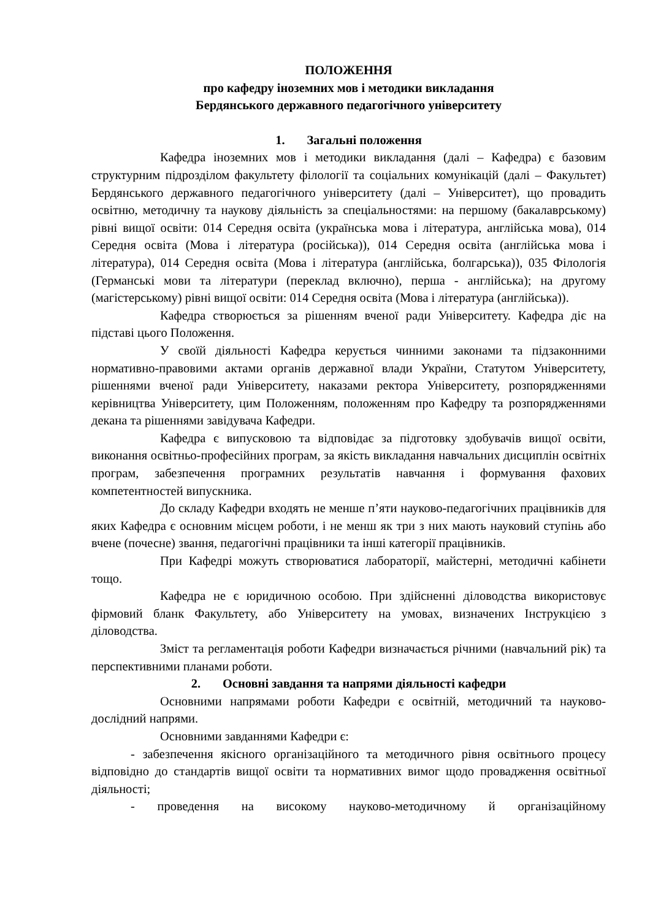ПОЛОЖЕННЯ
про кафедру іноземних мов і методики викладання
Бердянського державного педагогічного університету
1. Загальні положення
Кафедра іноземних мов і методики викладання (далі – Кафедра) є базовим структурним підрозділом факультету філології та соціальних комунікацій (далі – Факультет) Бердянського державного педагогічного університету (далі – Університет), що провадить освітню, методичну та наукову діяльність за спеціальностями: на першому (бакалаврському) рівні вищої освіти: 014 Середня освіта (українська мова і література, англійська мова), 014 Середня освіта (Мова і література (російська)), 014 Середня освіта (англійська мова і література), 014 Середня освіта (Мова і література (англійська, болгарська)), 035 Філологія (Германські мови та літератури (переклад включно), перша - англійська); на другому (магістерському) рівні вищої освіти: 014 Середня освіта (Мова і література (англійська)).
Кафедра створюється за рішенням вченої ради Університету. Кафедра діє на підставі цього Положення.
У своїй діяльності Кафедра керується чинними законами та підзаконними нормативно-правовими актами органів державної влади України, Статутом Університету, рішеннями вченої ради Університету, наказами ректора Університету, розпорядженнями керівництва Університету, цим Положенням, положенням про Кафедру та розпорядженнями декана та рішеннями завідувача Кафедри.
Кафедра є випусковою та відповідає за підготовку здобувачів вищої освіти, виконання освітньо-професійних програм, за якість викладання навчальних дисциплін освітніх програм, забезпечення програмних результатів навчання і формування фахових компетентностей випускника.
До складу Кафедри входять не менше п’яти науково-педагогічних працівників для яких Кафедра є основним місцем роботи, і не менш як три з них мають науковий ступінь або вчене (почесне) звання, педагогічні працівники та інші категорії працівників.
При Кафедрі можуть створюватися лабораторії, майстерні, методичні кабінети тощо.
Кафедра не є юридичною особою. При здійсненні діловодства використовує фірмовий бланк Факультету, або Університету на умовах, визначених Інструкцією з діловодства.
Зміст та регламентація роботи Кафедри визначається річними (навчальний рік) та перспективними планами роботи.
2. Основні завдання та напрями діяльності кафедри
Основними напрямами роботи Кафедри є освітній, методичний та науково-дослідний напрями.
Основними завданнями Кафедри є:
- забезпечення якісного організаційного та методичного рівня освітнього процесу відповідно до стандартів вищої освіти та нормативних вимог щодо провадження освітньої діяльності;
- проведення на високому науково-методичному й організаційному